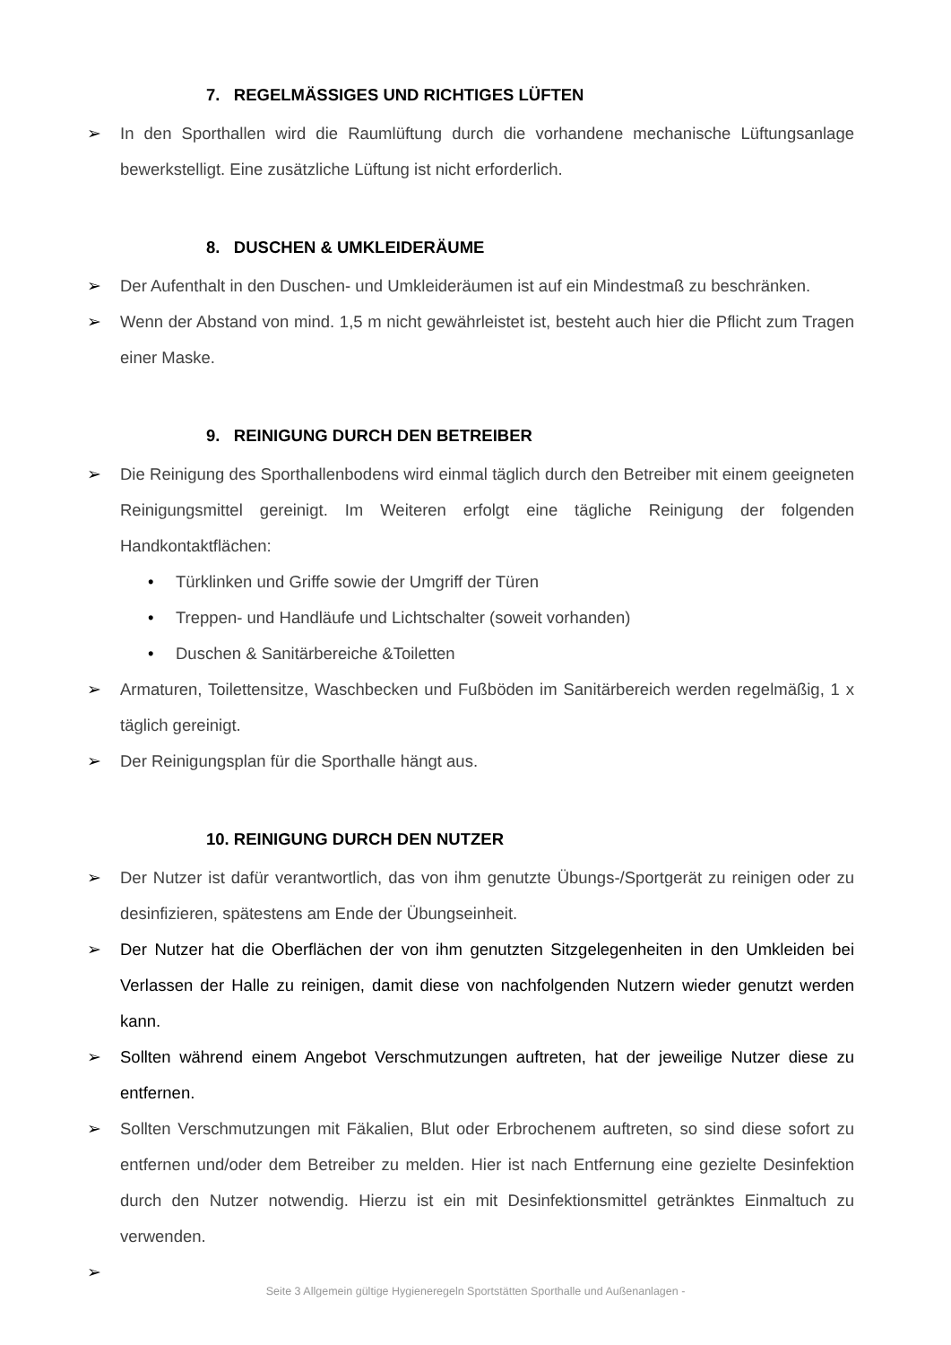7. REGELMÄSSIGES UND RICHTIGES LÜFTEN
➢ In den Sporthallen wird die Raumlüftung durch die vorhandene mechanische Lüftungsanlage bewerkstelligt. Eine zusätzliche Lüftung ist nicht erforderlich.
8. DUSCHEN & UMKLEIDERÄUME
➢ Der Aufenthalt in den Duschen- und Umkleideräumen ist auf ein Mindestmaß zu beschränken.
➢ Wenn der Abstand von mind. 1,5 m nicht gewährleistet ist, besteht auch hier die Pflicht zum Tragen einer Maske.
9. REINIGUNG DURCH DEN BETREIBER
➢ Die Reinigung des Sporthallenbodens wird einmal täglich durch den Betreiber mit einem geeigneten Reinigungsmittel gereinigt. Im Weiteren erfolgt eine tägliche Reinigung der folgenden Handkontaktflächen:
• Türklinken und Griffe sowie der Umgriff der Türen
• Treppen- und Handläufe und Lichtschalter (soweit vorhanden)
• Duschen & Sanitärbereiche &Toiletten
➢ Armaturen, Toilettensitze, Waschbecken und Fußböden im Sanitärbereich werden regelmäßig, 1 x täglich gereinigt.
➢ Der Reinigungsplan für die Sporthalle hängt aus.
10. REINIGUNG DURCH DEN NUTZER
➢ Der Nutzer ist dafür verantwortlich, das von ihm genutzte Übungs-/Sportgerät zu reinigen oder zu desinfizieren, spätestens am Ende der Übungseinheit.
➢ Der Nutzer hat die Oberflächen der von ihm genutzten Sitzgelegenheiten in den Umkleiden bei Verlassen der Halle zu reinigen, damit diese von nachfolgenden Nutzern wieder genutzt werden kann.
➢ Sollten während einem Angebot Verschmutzungen auftreten, hat der jeweilige Nutzer diese zu entfernen.
➢ Sollten Verschmutzungen mit Fäkalien, Blut oder Erbrochenem auftreten, so sind diese sofort zu entfernen und/oder dem Betreiber zu melden. Hier ist nach Entfernung eine gezielte Desinfektion durch den Nutzer notwendig. Hierzu ist ein mit Desinfektionsmittel getränktes Einmaltuch zu verwenden.
➢
Seite 3 Allgemein gültige Hygieneregeln Sportstätten Sporthalle und Außenanlagen -